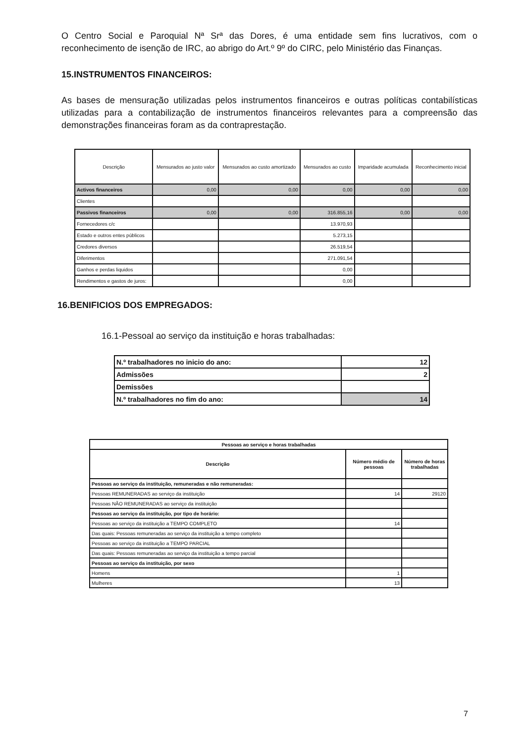O Centro Social e Paroquial Nª Srª das Dores, é uma entidade sem fins lucrativos, com o reconhecimento de isenção de IRC, ao abrigo do Art.º 9º do CIRC, pelo Ministério das Finanças.
15.INSTRUMENTOS FINANCEIROS:
As bases de mensuração utilizadas pelos instrumentos financeiros e outras políticas contabilísticas utilizadas para a contabilização de instrumentos financeiros relevantes para a compreensão das demonstrações financeiras foram as da contraprestação.
| Descrição | Mensurados ao justo valor | Mensurados ao custo amortizado | Mensurados ao custo | Imparidade acumulada | Reconhecimento inicial |
| --- | --- | --- | --- | --- | --- |
| Activos financeiros | 0,00 | 0,00 | 0,00 | 0,00 | 0,00 |
| Clientes | | | | | |
| Passivos financeiros | 0,00 | 0,00 | 316.855,16 | 0,00 | 0,00 |
| Fornecedores c/c | | | 13.970,93 | | |
| Estado e outros entes públicos | | | 5.273,15 | | |
| Credores diversos | | | 26.519,54 | | |
| Diferimentos | | | 271.091,54 | | |
| Ganhos e perdas liquidos | | | 0,00 | | |
| Rendimentos e gastos de juros: | | | 0,00 | | |
16.BENIFICIOS DOS EMPREGADOS:
16.1-Pessoal ao serviço da instituição e horas trabalhadas:
| N.º trabalhadores no inicio do ano: | 12 |
| Admissões | 2 |
| Demissões | |
| N.º trabalhadores no fim do ano: | 14 |
| Pessoas ao serviço e horas trabalhadas | | |
| --- | --- | --- |
| Descrição | Número médio de pessoas | Número de horas trabalhadas |
| Pessoas ao serviço da instituição, remuneradas e não remuneradas: | | |
| Pessoas REMUNERADAS ao serviço da instituição | 14 | 29120 |
| Pessoas NÃO REMUNERADAS ao serviço da instituição | | |
| Pessoas ao serviço da instituição, por tipo de horário: | | |
| Pessoas ao serviço da instituição a TEMPO COMPLETO | 14 | |
| Das quais: Pessoas remuneradas ao serviço da instituição a tempo completo | | |
| Pessoas ao serviço da instituição a TEMPO PARCIAL | | |
| Das quais: Pessoas remuneradas ao serviço da instituição a tempo parcial | | |
| Pessoas ao serviço da instituição, por sexo | | |
| Homens | 1 | |
| Mulheres | 13 | |
7